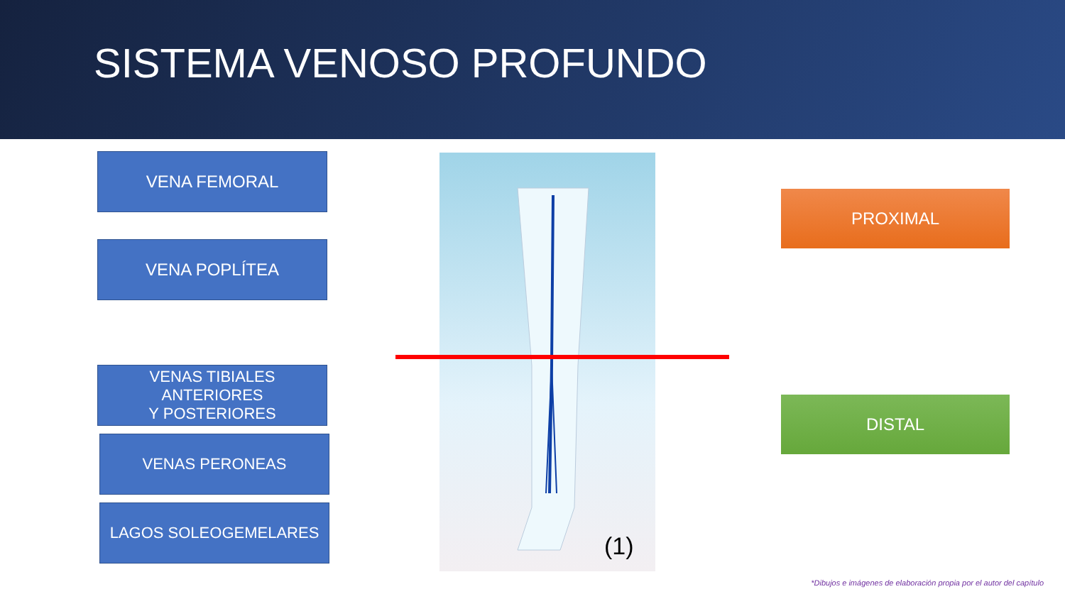SISTEMA VENOSO PROFUNDO
VENA FEMORAL
VENA POPLÍTEA
VENAS TIBIALES ANTERIORES
Y POSTERIORES
VENAS PERONEAS
LAGOS SOLEOGEMELARES
(1)
PROXIMAL
DISTAL
*Dibujos e imágenes de elaboración propia por el autor del capítulo